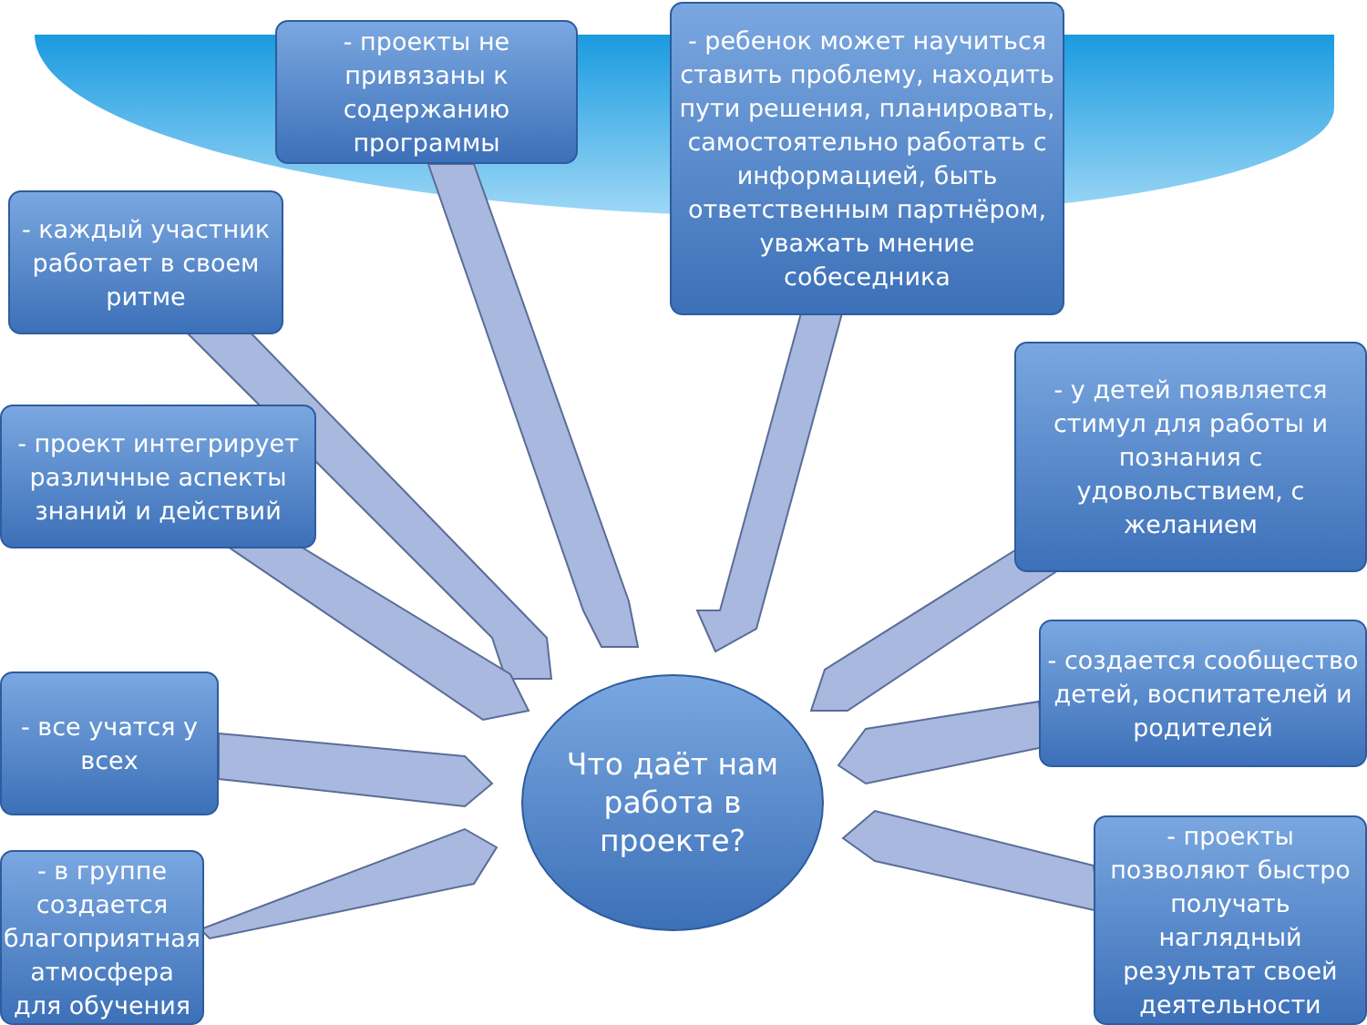- проекты не привязаны к содержанию программы
- ребенок может научиться ставить проблему, находить пути решения, планировать, самостоятельно работать с информацией, быть ответственным партнёром, уважать мнение собеседника
- каждый участник работает в своем ритме
- проект интегрирует различные аспекты знаний и действий
- у детей появляется стимул для работы и познания с удовольствием, с желанием
- все учатся у всех
- создается сообщество детей, воспитателей и родителей
- в группе создается благоприятная атмосфера для обучения
- проекты позволяют быстро получать наглядный результат своей деятельности
Что даёт нам работа в проекте?